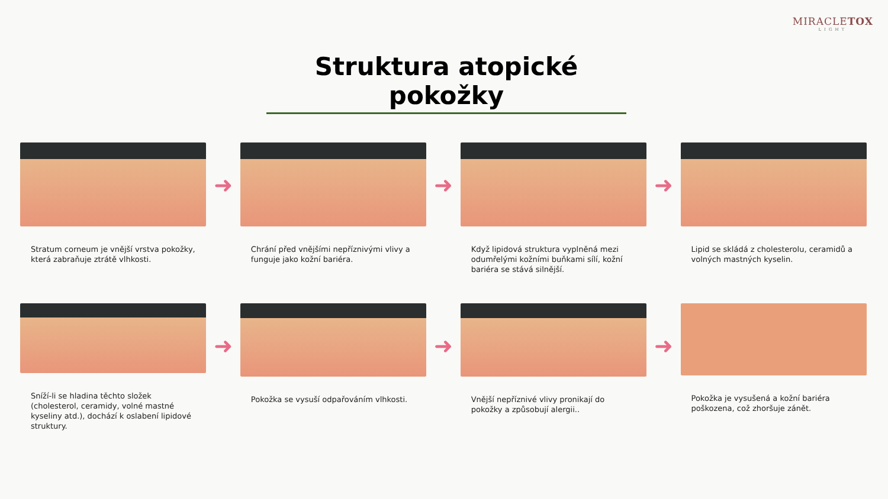MIRACLETOX
LIGHT
Struktura atopické pokožky
Stratum corneum je vnější vrstva pokožky, která zabraňuje ztrátě vlhkosti.
➜
Chrání před vnějšími nepříznivými vlivy a funguje jako kožní bariéra.
➜
Když lipidová struktura vyplněná mezi odumřelými kožními buňkami sílí, kožní bariéra se stává silnější.
➜
Lipid se skládá z cholesterolu, ceramidů a volných mastných kyselin.
Sníží-li se hladina těchto složek (cholesterol, ceramidy, volné mastné kyseliny atd.), dochází k oslabení lipidové struktury.
➜
Pokožka se vysuší odpařováním vlhkosti.
➜
Vnější nepříznivé vlivy pronikají do pokožky a způsobují alergii..
➜
Pokožka je vysušená a kožní bariéra poškozena, což zhoršuje zánět.